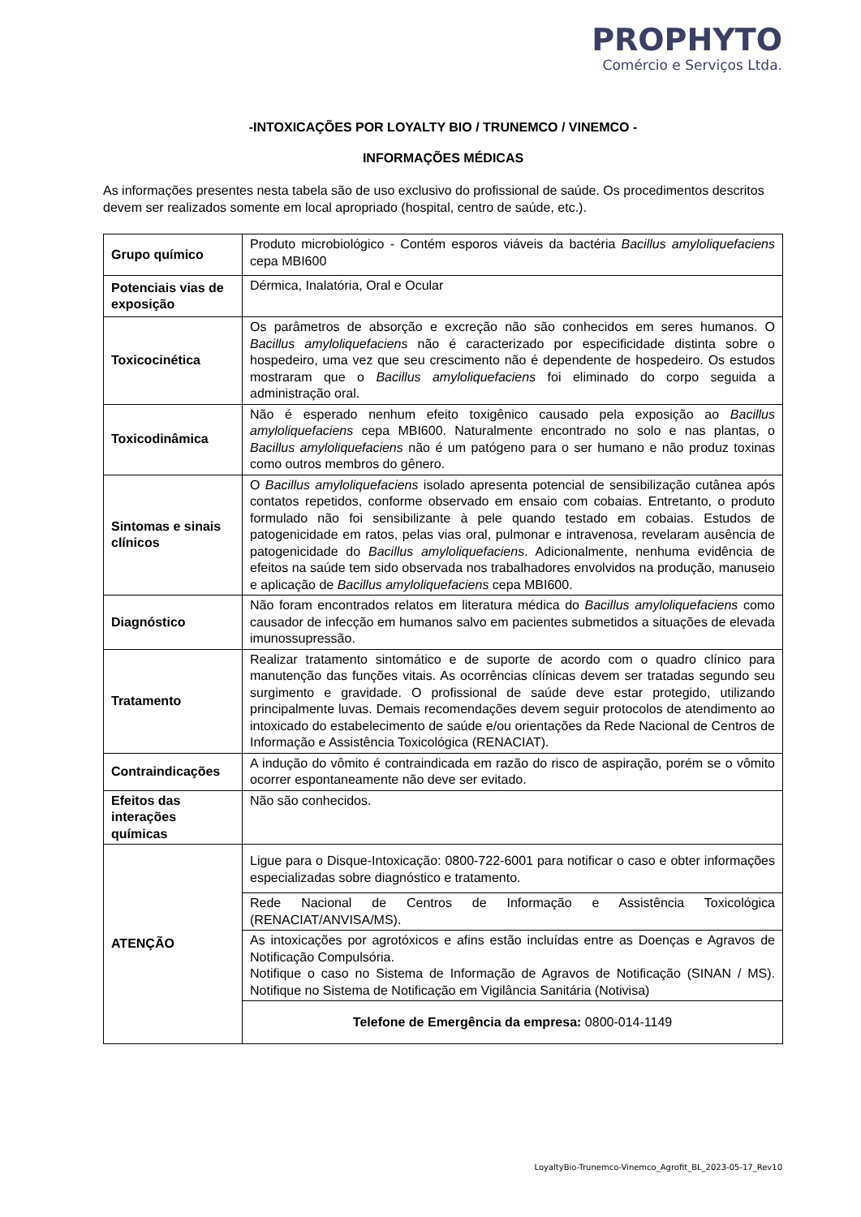PROPHYTO
Comércio e Serviços Ltda.
-INTOXICAÇÕES POR LOYALTY BIO / TRUNEMCO / VINEMCO -
INFORMAÇÕES MÉDICAS
As informações presentes nesta tabela são de uso exclusivo do profissional de saúde. Os procedimentos descritos devem ser realizados somente em local apropriado (hospital, centro de saúde, etc.).
| Grupo químico | Produto microbiológico - Contém esporos viáveis da bactéria Bacillus amyloliquefaciens cepa MBI600 |
| Potenciais vias de exposição | Dérmica, Inalatória, Oral e Ocular |
| Toxicocinética | Os parâmetros de absorção e excreção não são conhecidos em seres humanos. O Bacillus amyloliquefaciens não é caracterizado por especificidade distinta sobre o hospedeiro, uma vez que seu crescimento não é dependente de hospedeiro. Os estudos mostraram que o Bacillus amyloliquefaciens foi eliminado do corpo seguida a administração oral. |
| Toxicodinâmica | Não é esperado nenhum efeito toxigênico causado pela exposição ao Bacillus amyloliquefaciens cepa MBI600. Naturalmente encontrado no solo e nas plantas, o Bacillus amyloliquefaciens não é um patógeno para o ser humano e não produz toxinas como outros membros do gênero. |
| Sintomas e sinais clínicos | O Bacillus amyloliquefaciens isolado apresenta potencial de sensibilização cutânea após contatos repetidos, conforme observado em ensaio com cobaias. Entretanto, o produto formulado não foi sensibilizante à pele quando testado em cobaias. Estudos de patogenicidade em ratos, pelas vias oral, pulmonar e intravenosa, revelaram ausência de patogenicidade do Bacillus amyloliquefaciens . Adicionalmente, nenhuma evidência de efeitos na saúde tem sido observada nos trabalhadores envolvidos na produção, manuseio e aplicação de Bacillus amyloliquefaciens cepa MBI600. |
| Diagnóstico | Não foram encontrados relatos em literatura médica do Bacillus amyloliquefaciens como causador de infecção em humanos salvo em pacientes submetidos a situações de elevada imunossupressão. |
| Tratamento | Realizar tratamento sintomático e de suporte de acordo com o quadro clínico para manutenção das funções vitais. As ocorrências clínicas devem ser tratadas segundo seu surgimento e gravidade. O profissional de saúde deve estar protegido, utilizando principalmente luvas. Demais recomendações devem seguir protocolos de atendimento ao intoxicado do estabelecimento de saúde e/ou orientações da Rede Nacional de Centros de Informação e Assistência Toxicológica (RENACIAT). |
| Contraindicações | A indução do vômito é contraindicada em razão do risco de aspiração, porém se o vômito ocorrer espontaneamente não deve ser evitado. |
| Efeitos das interações químicas | Não são conhecidos. |
| ATENÇÃO | Ligue para o Disque-Intoxicação: 0800-722-6001 para notificar o caso e obter informações especializadas sobre diagnóstico e tratamento. |
| | Rede Nacional de Centros de Informação e Assistência Toxicológica (RENACIAT/ANVISA/MS). |
| | As intoxicações por agrotóxicos e afins estão incluídas entre as Doenças e Agravos de Notificação Compulsória. Notifique o caso no Sistema de Informação de Agravos de Notificação (SINAN / MS). Notifique no Sistema de Notificação em Vigilância Sanitária (Notivisa) |
| | Telefone de Emergência da empresa: 0800-014-1149 |
LoyaltyBio-Trunemco-Vinemco_Agrofit_BL_2023-05-17_Rev10